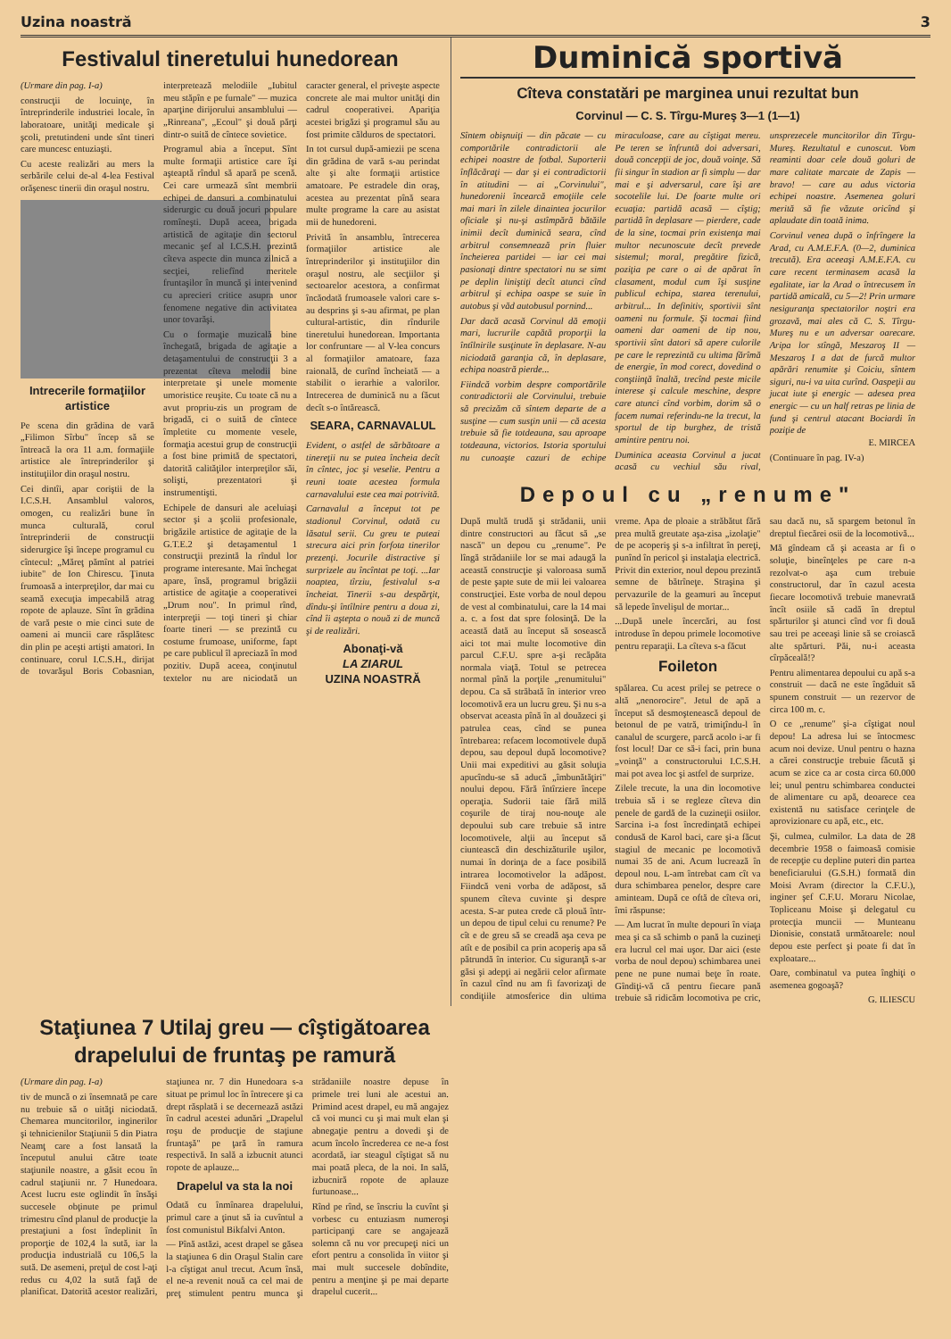Uzina noastră 3
Festivalul tineretului hunedorean
(Urmare din pag. I-a)
construcţii de locuinţe, în întreprinderile industriei locale, în laboratoare, unităţi medicale şi şcoli, pretutindeni unde sînt tineri care muncesc entuziaşti.
Cu aceste realizări au mers la serbările celui de-al 4-lea Festival orăşenesc tinerii din oraşul nostru.
Intrecerile formaţiilor artistice
Pe scena din grădina de vară „Filimon Sîrbu" încep să se întreacă la ora 11 a.m. formaţiile artistice ale întreprinderilor şi instituţiilor din oraşul nostru.
Cei dintîi, apar coriştii de la I.C.S.H. Ansamblul valoros, omogen, cu realizări bune în munca culturală, corul întreprinderii de construcţii siderurgice îşi începe programul cu cîntecul: „Măreţ pămînt al patriei iubite" de Ion Chirescu. Ţinuta frumoasă a interpreţilor, dar mai cu seamă execuţia impecabilă atrag ropote de aplauze. Sînt în grădina de vară peste o mie cinci sute de oameni ai muncii care răsplătesc din plin pe aceşti artişti amatori. In continuare, corul I.C.S.H., dirijat de tovarăşul Boris Cobasnian, interpretează melodiile „Iubitul meu stăpîn e pe furnale" — muzica aparţine dirijorului ansamblului — „Rinreana", „Ecoul" şi două părţi dintr-o suită de cîntece sovietice.
Programul abia a început. Sînt multe formaţii artistice care îşi aşteaptă rîndul să apară pe scenă. Cei care urmează sînt membrii echipei de dansuri a combinatului siderurgic cu două jocuri populare romîneşti. După aceea, brigada artistică de agitaţie din sectorul mecanic şef al I.C.S.H. prezintă cîteva aspecte din munca zilnică a secţiei, reliefînd meritele fruntaşilor în muncă şi intervenind cu aprecieri critice asupra unor fenomene negative din activitatea unor tovarăşi.
Cu o formaţie muzicală bine închegată, brigada de agitaţie a detaşamentului de construcţii 3 a prezentat cîteva melodii bine interpretate şi unele momente umoristice reuşite. Cu toate că nu a avut propriu-zis un program de brigadă, ci o suită de cîntece împletite cu momente vesele, formaţia acestui grup de construcţii a fost bine primită de spectatori, datorită calităţilor interpreţilor săi, solişti, prezentatori şi instrumentişti.
Echipele de dansuri ale aceluiaşi sector şi a şcolii profesionale, brigăzile artistice de agitaţie de la G.T.E.2 şi detaşamentul 1 construcţii prezintă la rîndul lor programe interesante. Mai închegat apare, însă, programul brigăzii artistice de agitaţie a cooperativei „Drum nou". In primul rînd, interpreţii — toţi tineri şi chiar foarte tineri — se prezintă cu costume frumoase, uniforme, fapt pe care publicul îl apreciază în mod pozitiv. După aceea, conţinutul textelor nu are niciodată un caracter general, el priveşte aspecte concrete ale mai multor unităţi din cadrul cooperativei. Apariţia acestei brigăzi şi programul său au fost primite călduros de spectatori.
In tot cursul după-amiezii pe scena din grădina de vară s-au perindat alte şi alte formaţii artistice amatoare. Pe estradele din oraş, acestea au prezentat pînă seara multe programe la care au asistat mii de hunedoreni.
Privită în ansamblu, întrecerea formaţiilor artistice ale întreprinderilor şi instituţiilor din oraşul nostru, ale secţiilor şi sectoarelor acestora, a confirmat încăodată frumoasele valori care s-au desprins şi s-au afirmat, pe plan cultural-artistic, din rîndurile tineretului hunedorean. Importanta lor confruntare — al V-lea concurs al formaţiilor amatoare, faza raională, de curînd încheiată — a stabilit o ierarhie a valorilor. Intrecerea de duminică nu a făcut decît s-o întărească.
SEARA, CARNAVALUL
Evident, o astfel de sărbătoare a tinereţii nu se putea încheia decît în cîntec, joc şi veselie. Pentru a reuni toate acestea formula carnavalului este cea mai potrivită.
Carnavalul a început tot pe stadionul Corvinul, odată cu lăsatul serii. Cu greu te puteai strecura aici prin forfota tinerilor prezenţi. Jocurile distractive şi surprizele au încîntat pe toţi. ...Iar noaptea, tîrziu, festivalul s-a încheiat. Tinerii s-au despărţit, dîndu-şi întîlnire pentru a doua zi, cînd îi aştepta o nouă zi de muncă şi de realizări.
Abonaţi-vă
LA ZIARUL
UZINA NOASTRĂ
Duminică sportivă
Cîteva constatări pe marginea unui rezultat bun
Corvinul — C. S. Tîrgu-Mureş 3—1 (1—1)
Sîntem obişnuiţi — din păcate — cu comportările contradictorii ale echipei noastre de fotbal. Suporterii înflăcăraţi — dar şi ei contradictorii în atitudini — ai „Corvinului", hunedorenii încearcă emoţiile cele mai mari în zilele dinaintea jocurilor oficiale şi nu-şi astîmpără bătăile inimii decît duminică seara, cînd arbitrul consemnează prin fluier încheierea partidei — iar cei mai pasionaţi dintre spectatori nu se simt pe deplin liniştiţi decît atunci cînd arbitrul şi echipa oaspe se suie în autobus şi văd autobusul pornind...
Dar dacă acasă Corvinul dă emoţii mari, lucrurile capătă proporţii la întîlnirile susţinute în deplasare. N-au niciodată garanţia că, în deplasare, echipa noastră pierde...
Fiindcă vorbim despre comportările contradictorii ale Corvinului, trebuie să precizăm că sîntem departe de a susţine — cum susţin unii — că acesta trebuie să fie totdeauna, sau aproape totdeauna, victorios. Istoria sportului nu cunoaşte cazuri de echipe miraculoase, care au cîştigat mereu. Pe teren se înfruntă doi adversari, două concepţii de joc, două voinţe. Să fii singur în stadion ar fi simplu — dar mai e şi adversarul, care îşi are socotelile lui. De foarte multe ori ecuaţia: partidă acasă — cîştig; partidă în deplasare — pierdere, cade de la sine, tocmai prin existenţa mai multor necunoscute decît prevede sistemul; moral, pregătire fizică, poziţia pe care o ai de apărat în clasament, modul cum îşi susţine publicul echipa, starea terenului, arbitrul... In definitiv, sportivii sînt oameni nu formule. Şi tocmai fiind oameni dar oameni de tip nou, sportivii sînt datori să apere culorile pe care le reprezintă cu ultima fărîmă de energie, în mod corect, dovedind o conştiinţă înaltă, trecînd peste micile interese şi calcule meschine, despre care atunci cînd vorbim, dorim să o facem numai referindu-ne la trecut, la sportul de tip burghez, de tristă amintire pentru noi.
Duminica aceasta Corvinul a jucat acasă cu vechiul său rival, unsprezecele muncitorilor din Tîrgu-Mureş. Rezultatul e cunoscut. Vom reaminti doar cele două goluri de mare calitate marcate de Zapis — bravo! — care au adus victoria echipei noastre. Asemenea goluri merită să fie văzute oricînd şi aplaudate din toată inima.
Corvinul venea după o înfrîngere la Arad, cu A.M.E.F.A. (0—2, duminica trecută). Era aceeaşi A.M.E.F.A. cu care recent terminasem acasă la egalitate, iar la Arad o întrecusem în partidă amicală, cu 5—2! Prin urmare nesiguranţa spectatorilor noştri era grozavă, mai ales că C. S. Tîrgu-Mureş nu e un adversar oarecare. Aripa lor stîngă, Meszaroş II — Meszaroş I a dat de furcă multor apărări renumite şi Coiciu, sîntem siguri, nu-i va uita curînd. Oaspeţii au jucat iute şi energic — adesea prea energic — cu un half retras pe linia de fund şi centrul atacant Bociardi în poziţie de
E. MIRCEA
(Continuare în pag. IV-a)
Depoul cu „renume"
După multă trudă şi strădanii, unii dintre constructori au făcut să „se nască" un depou cu „renume". Pe lîngă strădaniile lor se mai adaugă la această construcţie şi valoroasa sumă de peste şapte sute de mii lei valoarea construcţiei. Este vorba de noul depou de vest al combinatului, care la 14 mai a. c. a fost dat spre folosinţă. De la această dată au început să sosească aici tot mai multe locomotive din parcul C.F.U. spre a-şi recăpăta normala viaţă. Totul se petrecea normal pînă la porţile „renumitului" depou. Ca să străbată în interior vreo locomotivă era un lucru greu. Şi nu s-a observat aceasta pînă în al douăzeci şi patrulea ceas, cînd se punea întrebarea: refacem locomotivele după depou, sau depoul după locomotive? Unii mai expeditivi au găsit soluţia apucîndu-se să aducă „îmbunătăţiri" noului depou. Fără întîrziere începe operaţia. Sudorii taie fără milă coşurile de tiraj nou-nouţe ale depoului sub care trebuie să intre locomotivele, alţii au început să ciuntească din deschizăturile uşilor, numai în dorinţa de a face posibilă intrarea locomotivelor la adăpost. Fiindcă veni vorba de adăpost, să spunem cîteva cuvinte şi despre acesta. S-ar putea crede că plouă într-un depou de tipul celui cu renume? Pe cît e de greu să se creadă aşa ceva pe atît e de posibil ca prin acoperiş apa să pătrundă în interior. Cu siguranţă s-ar găsi şi adepţi ai negării celor afirmate în cazul cînd nu am fi favorizaţi de condiţiile atmosferice din ultima vreme. Apa de ploaie a străbătut fără prea multă greutate aşa-zisa „izolaţie" de pe acoperiş şi s-a infiltrat în pereţi, punînd în pericol şi instalaţia electrică. Privit din exterior, noul depou prezintă semne de bătrîneţe. Straşina şi pervazurile de la geamuri au început să lepede învelişul de mortar...
...După unele încercări, au fost introduse în depou primele locomotive pentru reparaţii. La cîteva s-a făcut
Foileton
spălarea. Cu acest prilej se petrece o altă „nenorocire". Jetul de apă a început să desmoştenească depoul de betonul de pe vatră, trimiţîndu-l în canalul de scurgere, parcă acolo i-ar fi fost locul! Dar ce să-i faci, prin buna „voinţă" a constructorului I.C.S.H. mai pot avea loc şi astfel de surprize.
Zilele trecute, la una din locomotive trebuia să i se regleze cîteva din penele de gardă de la cuzineţii osiilor. Sarcina i-a fost încredinţată echipei condusă de Karol baci, care şi-a făcut stagiul de mecanic pe locomotivă numai 35 de ani. Acum lucrează în depoul nou. L-am întrebat cam cît va dura schimbarea penelor, despre care aminteam. După ce oftă de cîteva ori, îmi răspunse:
— Am lucrat în multe depouri în viaţa mea şi ca să schimb o pană la cuzineţi era lucrul cel mai uşor. Dar aici (este vorba de noul depou) schimbarea unei pene ne pune numai beţe în roate. Gîndiţi-vă că pentru fiecare pană trebuie să ridicăm locomotiva pe cric, sau dacă nu, să spargem betonul în dreptul fiecărei osii de la locomotivă...
Mă gîndeam că şi aceasta ar fi o soluţie, bineînţeles pe care n-a rezolvat-o aşa cum trebuie constructorul, dar în cazul acesta fiecare locomotivă trebuie manevrată încît osiile să cadă în dreptul spărturilor şi atunci cînd vor fi două sau trei pe aceeaşi linie să se croiască alte spărturi. Păi, nu-i aceasta cîrpăceală!?
Pentru alimentarea depoului cu apă s-a construit — dacă ne este îngăduit să spunem construit — un rezervor de circa 100 m. c.
O ce „renume" şi-a cîştigat noul depou! La adresa lui se întocmesc acum noi devize. Unul pentru o hazna a cărei construcţie trebuie făcută şi acum se zice ca ar costa circa 60.000 lei; unul pentru schimbarea conductei de alimentare cu apă, deoarece cea existentă nu satisface cerinţele de aprovizionare cu apă, etc., etc.
Şi, culmea, culmilor. La data de 28 decembrie 1958 o faimoasă comisie de recepţie cu depline puteri din partea beneficiarului (G.S.H.) formată din Moisi Avram (director la C.F.U.), inginer şef C.F.U. Moraru Nicolae, Topliceanu Moise şi delegatul cu protecţia muncii — Munteanu Dionisie, constată următoarele: noul depou este perfect şi poate fi dat în exploatare...
Oare, combinatul va putea înghiţi o asemenea gogoaşă?
G. ILIESCU
Staţiunea 7 Utilaj greu — cîştigătoarea drapelului de fruntaş pe ramură
(Urmare din pag. I-a)
tiv de muncă o zi însemnată pe care nu trebuie să o uităţi niciodată. Chemarea muncitorilor, inginerilor şi tehnicienilor Staţiunii 5 din Piatra Neamţ care a fost lansată la începutul anului către toate staţiunile noastre, a găsit ecou în cadrul staţiunii nr. 7 Hunedoara. Acest lucru este oglindit în însăşi succesele obţinute pe primul trimestru cînd planul de producţie la prestaţiuni a fost îndeplinit în proporţie de 102,4 la sută, iar la producţia industrială cu 106,5 la sută. De asemeni, preţul de cost l-aţi redus cu 4,02 la sută faţă de planificat. Datorită acestor realizări, staţiunea nr. 7 din Hunedoara s-a situat pe primul loc în întrecere şi ca drept răsplată i se decernează astăzi în cadrul acestei adunări „Drapelul roşu de producţie de staţiune fruntaşă" pe ţară în ramura respectivă. In sală a izbucnit atunci ropote de aplauze...
Drapelul va sta la noi
Odată cu înmînarea drapelului, primul care a ţinut să ia cuvîntul a fost comunistul Bikfalvi Anton.
— Pînă astăzi, acest drapel se găsea la staţiunea 6 din Oraşul Stalin care l-a cîştigat anul trecut. Acum însă, el ne-a revenit nouă ca cel mai de preţ stimulent pentru munca şi strădaniile noastre depuse în primele trei luni ale acestui an. Primind acest drapel, eu mă angajez că voi munci cu şi mai mult elan şi abnegaţie pentru a dovedi şi de acum încolo încrederea ce ne-a fost acordată, iar steagul cîştigat să nu mai poată pleca, de la noi. In sală, izbucniră ropote de aplauze furtunoase...
Rînd pe rînd, se înscriu la cuvînt şi vorbesc cu entuziasm numeroşi participanţi care se angajează solemn că nu vor precupeţi nici un efort pentru a consolida în viitor şi mai mult succesele dobîndite, pentru a menţine şi pe mai departe drapelul cucerit...